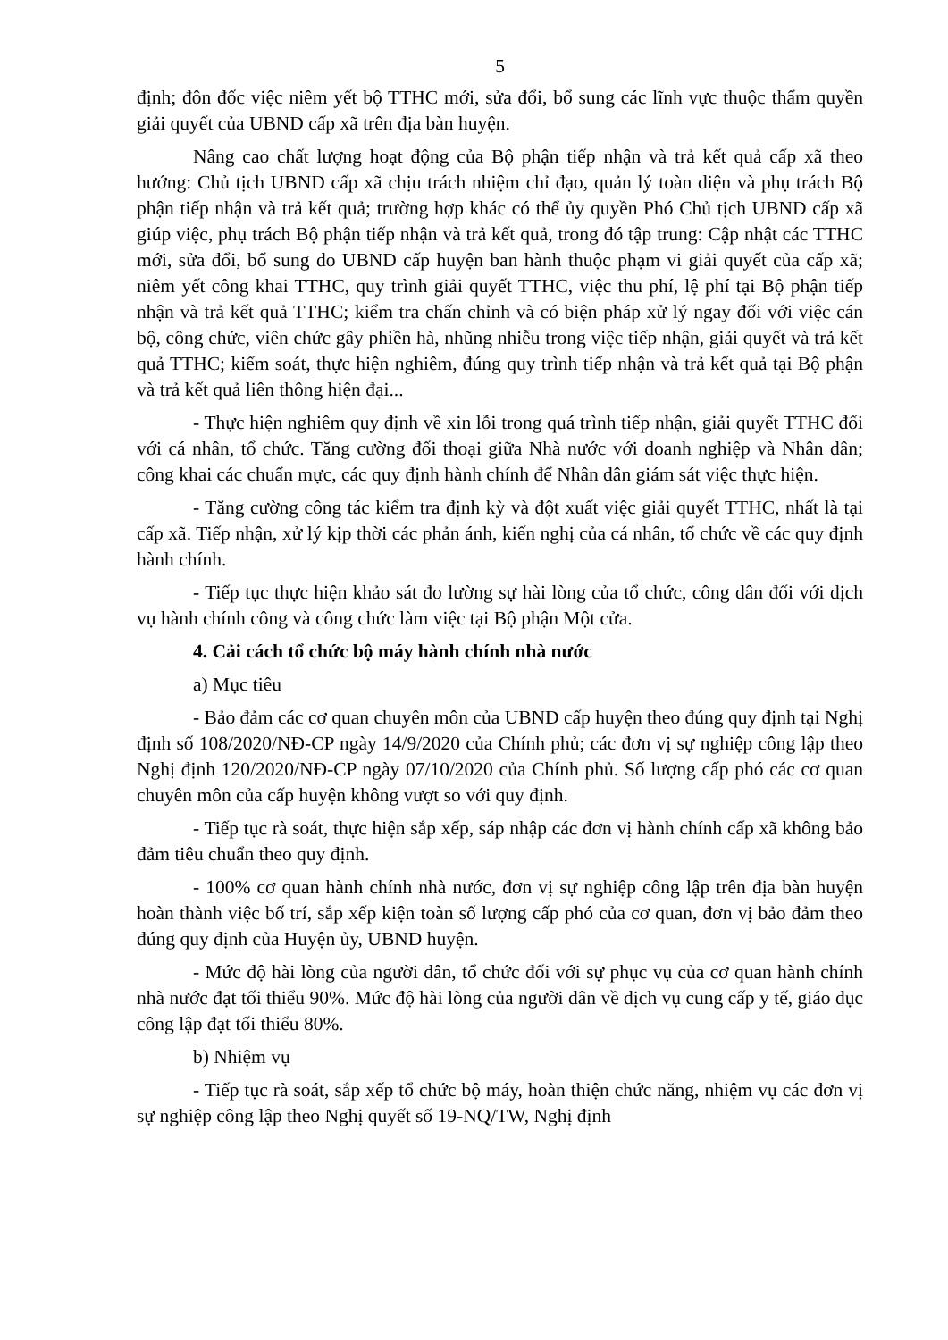5
định; đôn đốc việc niêm yết bộ TTHC mới, sửa đổi, bổ sung các lĩnh vực thuộc thẩm quyền giải quyết của UBND cấp xã trên địa bàn huyện.
Nâng cao chất lượng hoạt động của Bộ phận tiếp nhận và trả kết quả cấp xã theo hướng: Chủ tịch UBND cấp xã chịu trách nhiệm chỉ đạo, quản lý toàn diện và phụ trách Bộ phận tiếp nhận và trả kết quả; trường hợp khác có thể ủy quyền Phó Chủ tịch UBND cấp xã giúp việc, phụ trách Bộ phận tiếp nhận và trả kết quả, trong đó tập trung: Cập nhật các TTHC mới, sửa đổi, bổ sung do UBND cấp huyện ban hành thuộc phạm vi giải quyết của cấp xã; niêm yết công khai TTHC, quy trình giải quyết TTHC, việc thu phí, lệ phí tại Bộ phận tiếp nhận và trả kết quả TTHC; kiểm tra chấn chỉnh và có biện pháp xử lý ngay đối với việc cán bộ, công chức, viên chức gây phiền hà, nhũng nhiễu trong việc tiếp nhận, giải quyết và trả kết quả TTHC; kiểm soát, thực hiện nghiêm, đúng quy trình tiếp nhận và trả kết quả tại Bộ phận và trả kết quả liên thông hiện đại...
- Thực hiện nghiêm quy định về xin lỗi trong quá trình tiếp nhận, giải quyết TTHC đối với cá nhân, tổ chức. Tăng cường đối thoại giữa Nhà nước với doanh nghiệp và Nhân dân; công khai các chuẩn mực, các quy định hành chính để Nhân dân giám sát việc thực hiện.
- Tăng cường công tác kiểm tra định kỳ và đột xuất việc giải quyết TTHC, nhất là tại cấp xã. Tiếp nhận, xử lý kịp thời các phản ánh, kiến nghị của cá nhân, tổ chức về các quy định hành chính.
- Tiếp tục thực hiện khảo sát đo lường sự hài lòng của tổ chức, công dân đối với dịch vụ hành chính công và công chức làm việc tại Bộ phận Một cửa.
4. Cải cách tổ chức bộ máy hành chính nhà nước
a) Mục tiêu
- Bảo đảm các cơ quan chuyên môn của UBND cấp huyện theo đúng quy định tại Nghị định số 108/2020/NĐ-CP ngày 14/9/2020 của Chính phủ; các đơn vị sự nghiệp công lập theo Nghị định 120/2020/NĐ-CP ngày 07/10/2020 của Chính phủ. Số lượng cấp phó các cơ quan chuyên môn của cấp huyện không vượt so với quy định.
- Tiếp tục rà soát, thực hiện sắp xếp, sáp nhập các đơn vị hành chính cấp xã không bảo đảm tiêu chuẩn theo quy định.
- 100% cơ quan hành chính nhà nước, đơn vị sự nghiệp công lập trên địa bàn huyện hoàn thành việc bố trí, sắp xếp kiện toàn số lượng cấp phó của cơ quan, đơn vị bảo đảm theo đúng quy định của Huyện ủy, UBND huyện.
- Mức độ hài lòng của người dân, tổ chức đối với sự phục vụ của cơ quan hành chính nhà nước đạt tối thiểu 90%. Mức độ hài lòng của người dân về dịch vụ cung cấp y tế, giáo dục công lập đạt tối thiểu 80%.
b) Nhiệm vụ
- Tiếp tục rà soát, sắp xếp tổ chức bộ máy, hoàn thiện chức năng, nhiệm vụ các đơn vị sự nghiệp công lập theo Nghị quyết số 19-NQ/TW, Nghị định